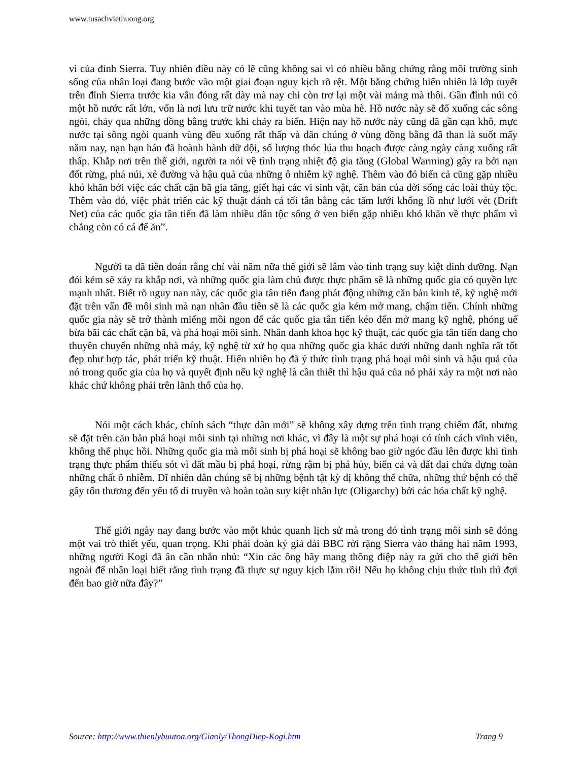www.tusachviethuong.org
vi của đỉnh Sierra. Tuy nhiên điều này có lẽ cũng không sai vì có nhiều bằng chứng rằng môi trường sinh sống của nhân loại đang bước vào một giai đoạn nguy kịch rõ rệt. Một bằng chứng hiển nhiên là lớp tuyết trên đỉnh Sierra trước kia vẫn đóng rất dày mà nay chỉ còn trơ lại một vài mảng mà thôi. Gần đỉnh núi có một hồ nước rất lớn, vốn là nơi lưu trữ nước khi tuyết tan vào mùa hè. Hồ nước này sẽ đổ xuống các sông ngòi, chảy qua những đồng bằng trước khi chảy ra biển. Hiện nay hồ nước này cũng đã gần cạn khô, mực nước tại sông ngòi quanh vùng đều xuống rất thấp và dân chúng ở vùng đồng bằng đã than là suốt mấy năm nay, nạn hạn hán đã hoành hành dữ dội, số lượng thóc lúa thu hoạch được càng ngày càng xuống rất thấp. Khắp nơi trên thế giới, người ta nói về tình trạng nhiệt độ gia tăng (Global Warming) gây ra bởi nạn đốt rừng, phá núi, xẻ đường và hậu quả của những ô nhiễm kỹ nghệ. Thêm vào đó biển cả cũng gặp nhiều khó khăn bởi việc các chất cặn bã gia tăng, giết hại các vi sinh vật, căn bản của đời sống các loài thủy tộc. Thêm vào đó, việc phát triển các kỹ thuật đánh cá tối tân bằng các tấm lưới khổng lồ như lưới vét (Drift Net) của các quốc gia tân tiến đã làm nhiều dân tộc sống ở ven biển gặp nhiều khó khăn về thực phẩm vì chẳng còn có cá để ăn”.
Người ta đã tiên đoán rằng chỉ vài năm nữa thế giới sẽ lâm vào tình trạng suy kiệt dinh dưỡng. Nạn đói kém sẽ xảy ra khắp nơi, và những quốc gia làm chủ được thực phẩm sẽ là những quốc gia có quyền lực mạnh nhất. Biết rõ nguy nan này, các quốc gia tân tiến đang phát động những căn bản kinh tế, kỹ nghệ mới đặt trên vấn đề môi sinh mà nạn nhân đầu tiên sẽ là các quốc gia kém mở mang, chậm tiến. Chính những quốc gia này sẽ trở thành miếng mồi ngon để các quốc gia tân tiến kéo đến mở mang kỹ nghệ, phóng uế bừa bãi các chất cặn bã, và phá hoại môi sinh. Nhân danh khoa học kỹ thuật, các quốc gia tân tiến đang cho thuyên chuyển những nhà máy, kỹ nghệ từ xứ họ qua những quốc gia khác dưới những danh nghĩa rất tốt đẹp như hợp tác, phát triển kỹ thuật. Hiển nhiên họ đã ý thức tình trạng phá hoại môi sinh và hậu quả của nó trong quốc gia của họ và quyết định nếu kỹ nghệ là cần thiết thì hậu quả của nó phải xảy ra một nơi nào khác chứ không phải trên lãnh thổ của họ.
Nói một cách khác, chính sách “thực dân mới” sẽ không xây dựng trên tình trạng chiếm đất, nhưng sẽ đặt trên căn bản phá hoại môi sinh tại những nơi khác, vì đây là một sự phá hoại có tính cách vĩnh viễn, không thể phục hồi. Những quốc gia mà môi sinh bị phá hoại sẽ không bao giờ ngóc đầu lên được khi tình trạng thực phẩm thiếu sót vì đất mầu bị phá hoại, rừng rậm bị phá hủy, biển cả và đất đai chứa đựng toàn những chất ô nhiễm. Dĩ nhiên dân chúng sẽ bị những bệnh tật kỳ dị không thể chữa, những thứ bệnh có thể gây tổn thương đến yếu tố di truyền và hoàn toàn suy kiệt nhân lực (Oligarchy) bởi các hóa chất kỹ nghệ.
Thế giới ngày nay đang bước vào một khúc quanh lịch sử mà trong đó tình trạng môi sinh sẽ đóng một vai trò thiết yếu, quan trọng. Khi phái đoàn ký giả đài BBC rời rặng Sierra vào tháng hai năm 1993, những người Kogi đã ân cần nhắn nhủ: “Xin các ông hãy mang thông điệp này ra gửi cho thế giới bên ngoài để nhân loại biết rằng tình trạng đã thực sự nguy kịch lắm rồi! Nếu họ không chịu thức tỉnh thì đợi đến bao giờ nữa đây?”
Source: http://www.thienlybuutoa.org/Giaoly/ThongDiep-Kogi.htm Trang 9